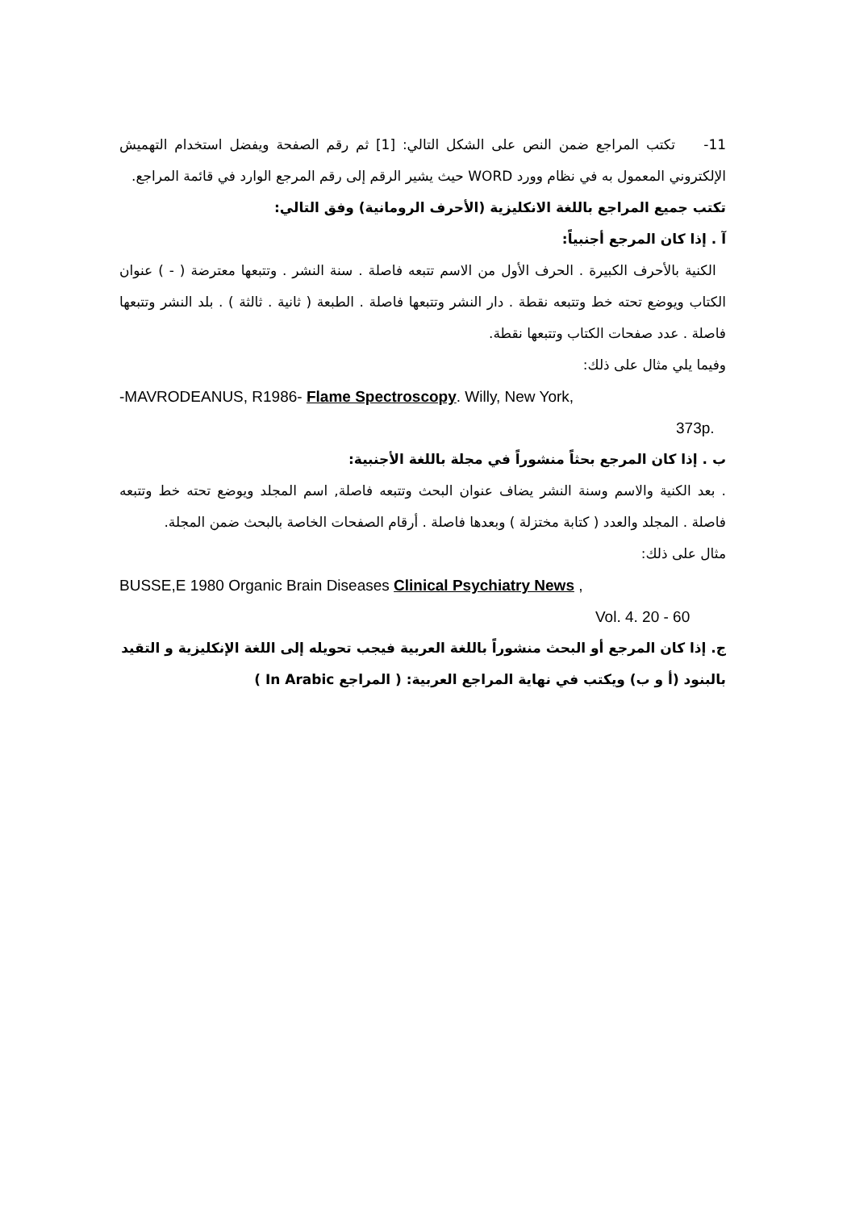11- تكتب المراجع ضمن النص على الشكل التالي: [1] ثم رقم الصفحة ويفضل استخدام التهميش الإلكتروني المعمول به في نظام وورد WORD حيث يشير الرقم إلى رقم المرجع الوارد في قائمة المراجع.
تكتب جميع المراجع باللغة الانكليزية (الأحرف الرومانية) وفق التالي:
آ . إذا كان المرجع أجنبياً:
الكنية بالأحرف الكبيرة . الحرف الأول من الاسم تتبعه فاصلة . سنة النشر . وتتبعها معترضة ( - ) عنوان الكتاب ويوضع تحته خط وتتبعه نقطة . دار النشر وتتبعها فاصلة . الطبعة ( ثانية . ثالثة ) . بلد النشر وتتبعها فاصلة . عدد صفحات الكتاب وتتبعها نقطة.
وفيما يلي مثال على ذلك:
-MAVRODEANUS, R1986- Flame Spectroscopy. Willy, New York,
373p.
ب . إذا كان المرجع بحثاً منشوراً في مجلة باللغة الأجنبية:
. بعد الكنية والاسم وسنة النشر يضاف عنوان البحث وتتبعه فاصلة, اسم المجلد ويوضع تحته خط وتتبعه فاصلة . المجلد والعدد ( كتابة مختزلة ) وبعدها فاصلة . أرقام الصفحات الخاصة بالبحث ضمن المجلة.
مثال على ذلك:
BUSSE,E 1980 Organic Brain Diseases Clinical Psychiatry News ,
Vol. 4. 20 - 60
ج. إذا كان المرجع أو البحث منشوراً باللغة العربية فيجب تحويله إلى اللغة الإنكليزية و التقيد
بالبنود (أ و ب) ويكتب في نهاية المراجع العربية: ( المراجع In Arabic )